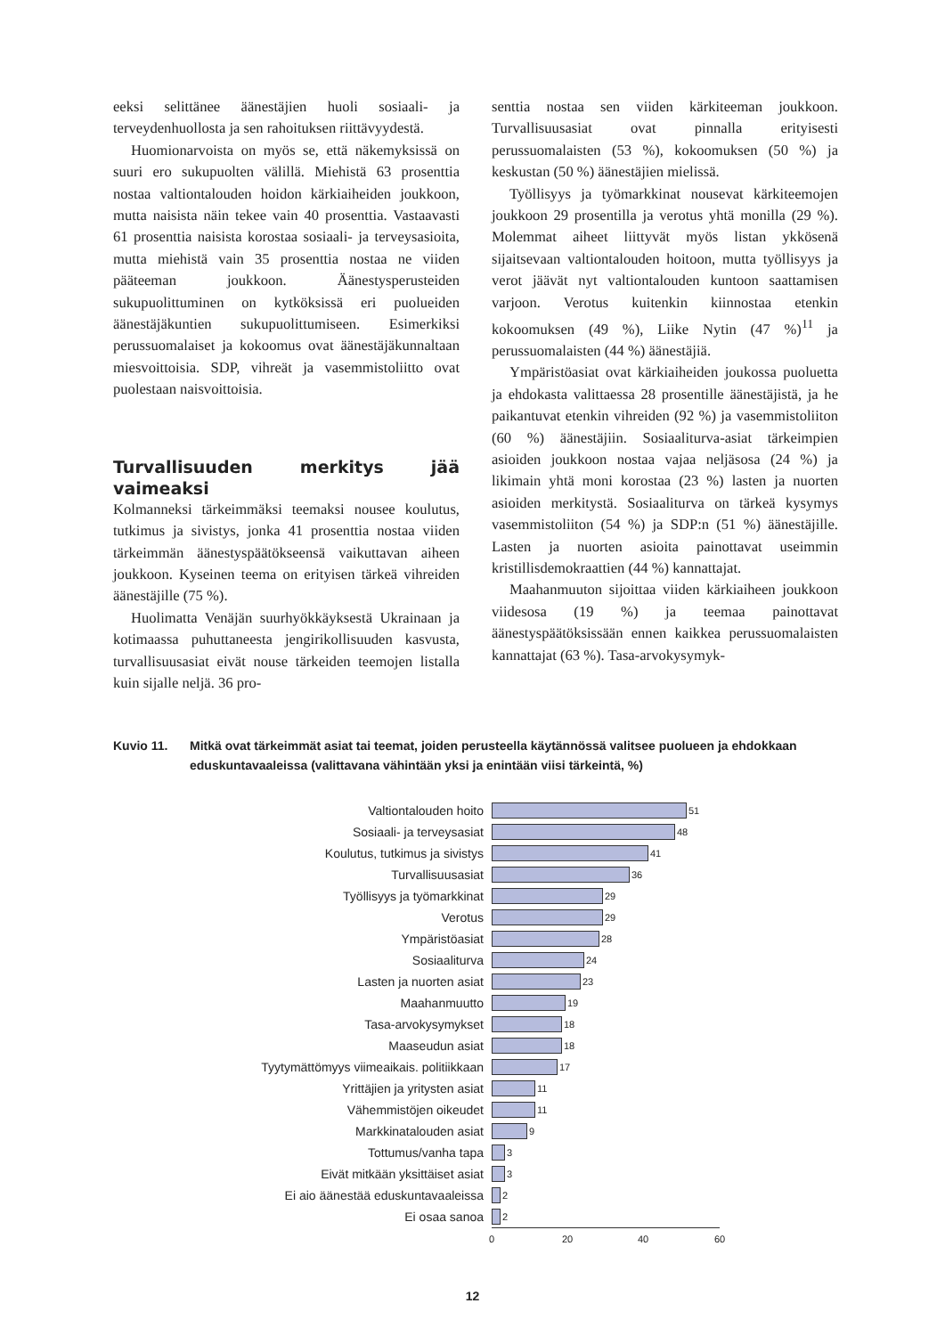eeksi selittänee äänestäjien huoli sosiaali- ja terveydenhuollosta ja sen rahoituksen riittävyydestä.
Huomionarvoista on myös se, että näkemyksissä on suuri ero sukupuolten välillä. Miehistä 63 prosenttia nostaa valtiontalouden hoidon kärkiaiheiden joukkoon, mutta naisista näin tekee vain 40 prosenttia. Vastaavasti 61 prosenttia naisista korostaa sosiaali- ja terveysasioita, mutta miehistä vain 35 prosenttia nostaa ne viiden pääteeman joukkoon. Äänestysperusteiden sukupuolittuminen on kytköksissä eri puolueiden äänestäjäkuntien sukupuolittumiseen. Esimerkiksi perussuomalaiset ja kokoomus ovat äänestäjäkunnaltaan miesvoittoisia. SDP, vihreät ja vasemmistoliitto ovat puolestaan naisvoittoisia.
Turvallisuuden merkitys jää vaimeaksi
Kolmanneksi tärkeimmäksi teemaksi nousee koulutus, tutkimus ja sivistys, jonka 41 prosenttia nostaa viiden tärkeimmän äänestyspäätökseensä vaikuttavan aiheen joukkoon. Kyseinen teema on erityisen tärkeä vihreiden äänestäjille (75 %).
Huolimatta Venäjän suurhyökkäyksestä Ukrainaan ja kotimaassa puhuttaneesta jengirikollisuuden kasvusta, turvallisuusasiat eivät nouse tärkeiden teemojen listalla kuin sijalle neljä. 36 pro-
senttia nostaa sen viiden kärkiteeman joukkoon. Turvallisuusasiat ovat pinnalla erityisesti perussuomalaisten (53 %), kokoomuksen (50 %) ja keskustan (50 %) äänestäjien mielissä.
Työllisyys ja työmarkkinat nousevat kärkiteemojen joukkoon 29 prosentilla ja verotus yhtä monilla (29 %). Molemmat aiheet liittyvät myös listan ykkösenä sijaitsevaan valtiontalouden hoitoon, mutta työllisyys ja verot jäävät nyt valtiontalouden kuntoon saattamisen varjoon. Verotus kuitenkin kiinnostaa etenkin kokoomuksen (49 %), Liike Nytin (47 %)<sup>11</sup> ja perussuomalaisten (44 %) äänestäjiä.
Ympäristöasiat ovat kärkiaiheiden joukossa puoluetta ja ehdokasta valittaessa 28 prosentille äänestäjistä, ja he paikantuvat etenkin vihreiden (92 %) ja vasemmistoliiton (60 %) äänestäjiin. Sosiaaliturva-asiat tärkeimpien asioiden joukkoon nostaa vajaa neljäsosa (24 %) ja likimain yhtä moni korostaa (23 %) lasten ja nuorten asioiden merkitystä. Sosiaaliturva on tärkeä kysymys vasemmistoliiton (54 %) ja SDP:n (51 %) äänestäjille. Lasten ja nuorten asioita painottavat useimmin kristillisdemokraattien (44 %) kannattajat.
Maahanmuuton sijoittaa viiden kärkiaiheen joukkoon viidesosa (19 %) ja teemaa painottavat äänestyspäätöksissään ennen kaikkea perussuomalaisten kannattajat (63 %). Tasa-arvokysymyk-
Kuvio 11. Mitkä ovat tärkeimmät asiat tai teemat, joiden perusteella käytännössä valitsee puolueen ja ehdokkaan eduskuntavaaleissa (valittavana vähintään yksi ja enintään viisi tärkeintä, %)
Valtiontalouden hoito
51
Sosiaali- ja terveysasiat
48
Koulutus, tutkimus ja sivistys
41
Turvallisuusasiat
36
Työllisyys ja työmarkkinat
29
Verotus
29
Ympäristöasiat
28
Sosiaaliturva
24
Lasten ja nuorten asiat
23
Maahanmuutto
19
Tasa-arvokysymykset
18
Maaseudun asiat
18
Tyytymättömyys viimeaikais. politiikkaan
17
Yrittäjien ja yritysten asiat
11
Vähemmistöjen oikeudet
11
Markkinatalouden asiat
9
Tottumus/vanha tapa
3
Eivät mitkään yksittäiset asiat
3
Ei aio äänestää eduskuntavaaleissa
2
Ei osaa sanoa
2
0 20 40 60
12